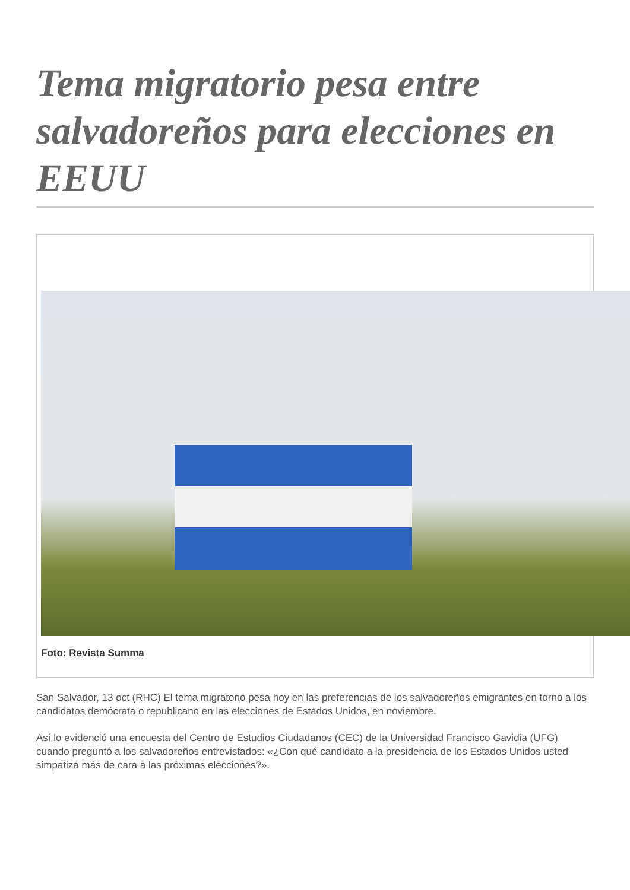Tema migratorio pesa entre salvadoreños para elecciones en EEUU
Foto: Revista Summa
San Salvador, 13 oct (RHC) El tema migratorio pesa hoy en las preferencias de los salvadoreños emigrantes en torno a los candidatos demócrata o republicano en las elecciones de Estados Unidos, en noviembre.
Así lo evidenció una encuesta del Centro de Estudios Ciudadanos (CEC) de la Universidad Francisco Gavidia (UFG) cuando preguntó a los salvadoreños entrevistados: «¿Con qué candidato a la presidencia de los Estados Unidos usted simpatiza más de cara a las próximas elecciones?».